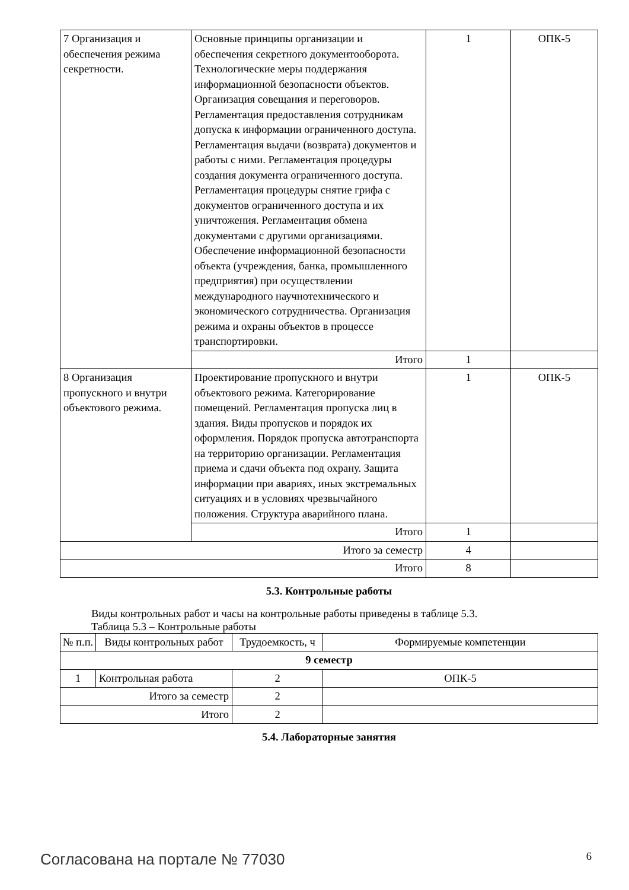| 7 Организация и обеспечения режима секретности. | Основные принципы организации и обеспечения секретного документооборота. Технологические меры поддержания информационной безопасности объектов. Организация совещания и переговоров. Регламентация предоставления сотрудникам допуска к информации ограниченного доступа. Регламентация выдачи (возврата) документов и работы с ними. Регламентация процедуры создания документа ограниченного доступа. Регламентация процедуры снятие грифа с документов ограниченного доступа и их уничтожения. Регламентация обмена документами с другими организациями. Обеспечение информационной безопасности объекта (учреждения, банка, промышленного предприятия) при осуществлении международного научнотехнического и экономического сотрудничества. Организация режима и охраны объектов в процессе транспортировки. | 1 | ОПК-5 |
| | Итого | 1 | |
| 8 Организация пропускного и внутри объектового режима. | Проектирование пропускного и внутри объектового режима. Категорирование помещений. Регламентация пропуска лиц в здания. Виды пропусков и порядок их оформления. Порядок пропуска автотранспорта на территорию организации. Регламентация приема и сдачи объекта под охрану. Защита информации при авариях, иных экстремальных ситуациях и в условиях чрезвычайного положения. Структура аварийного плана. | 1 | ОПК-5 |
| | Итого | 1 | |
| Итого за семестр | | 4 | |
| Итого | | 8 | |
5.3. Контрольные работы
Виды контрольных работ и часы на контрольные работы приведены в таблице 5.3.
Таблица 5.3 – Контрольные работы
| № п.п. | Виды контрольных работ | Трудоемкость, ч | Формируемые компетенции |
| --- | --- | --- | --- |
| 9 семестр | | | |
| 1 | Контрольная работа | 2 | ОПК-5 |
| Итого за семестр | | 2 | |
| Итого | | 2 | |
5.4. Лабораторные занятия
Согласована на портале № 77030 6